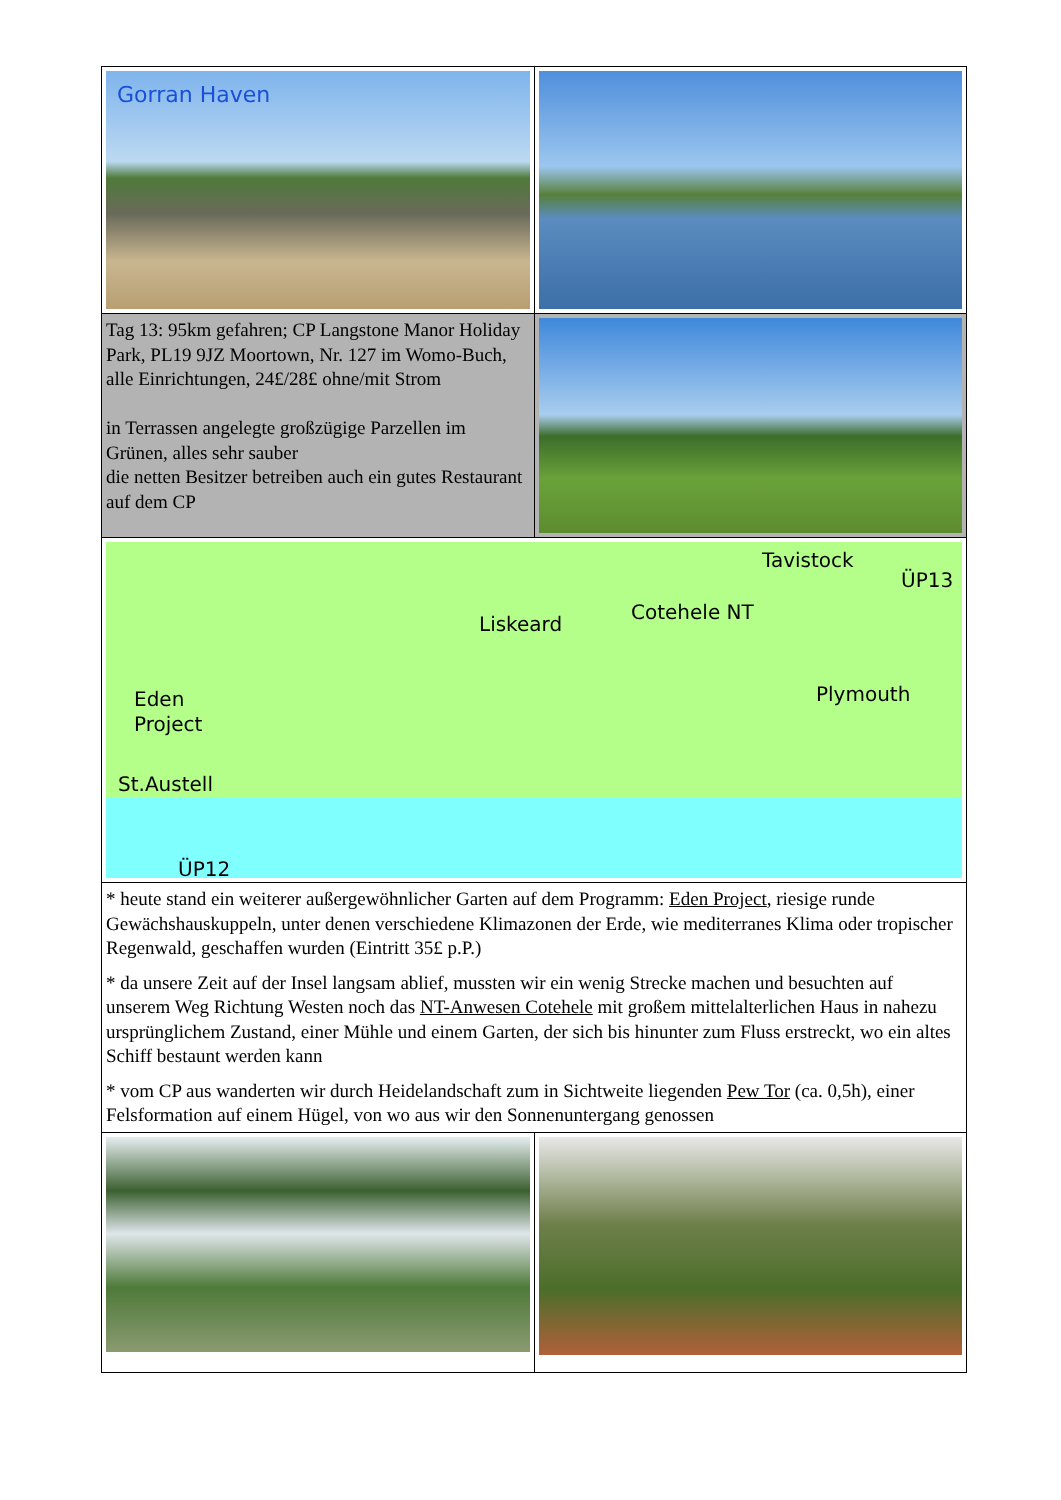| Gorran Haven | |
| Tag 13: 95km gefahren; CP Langstone Manor Holiday Park, PL19 9JZ Moortown, Nr. 127 im Womo-Buch, alle Einrichtungen, 24£/28£ ohne/mit Strom in Terrassen angelegte großzügige Parzellen im Grünen, alles sehr sauber die netten Besitzer betreiben auch ein gutes Restaurant auf dem CP | |
| Tavistock ÜP13 Cotehele NT Liskeard Plymouth Eden Project St.Austell ÜP12 | |
| * heute stand ein weiterer außergewöhnlicher Garten auf dem Programm: Eden Project , riesige runde Gewächshauskuppeln, unter denen verschiedene Klimazonen der Erde, wie mediterranes Klima oder tropischer Regenwald, geschaffen wurden (Eintritt 35£ p.P.) * da unsere Zeit auf der Insel langsam ablief, mussten wir ein wenig Strecke machen und besuchten auf unserem Weg Richtung Westen noch das NT-Anwesen Cotehele mit großem mittelalterlichen Haus in nahezu ursprünglichem Zustand, einer Mühle und einem Garten, der sich bis hinunter zum Fluss erstreckt, wo ein altes Schiff bestaunt werden kann * vom CP aus wanderten wir durch Heidelandschaft zum in Sichtweite liegenden Pew Tor (ca. 0,5h), einer Felsformation auf einem Hügel, von wo aus wir den Sonnenuntergang genossen | |